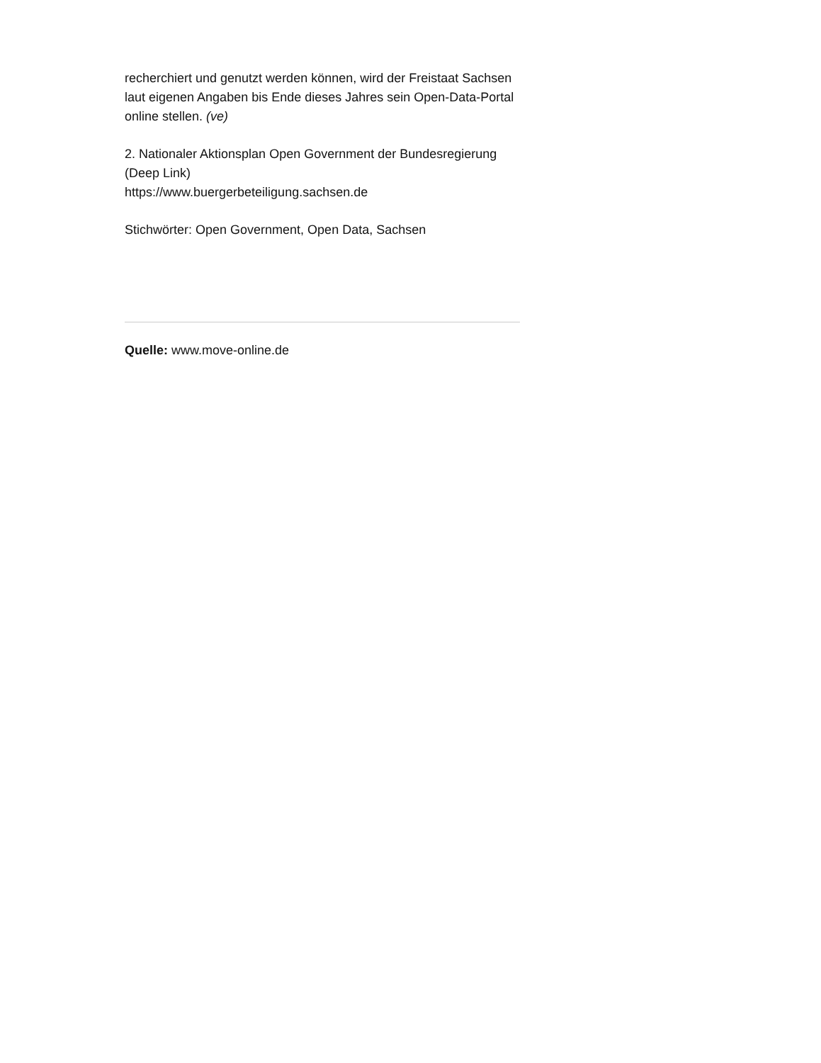recherchiert und genutzt werden können, wird der Freistaat Sachsen laut eigenen Angaben bis Ende dieses Jahres sein Open-Data-Portal online stellen. (ve)
2. Nationaler Aktionsplan Open Government der Bundesregierung (Deep Link)
https://www.buergerbeteiligung.sachsen.de
Stichwörter: Open Government, Open Data, Sachsen
Quelle: www.move-online.de